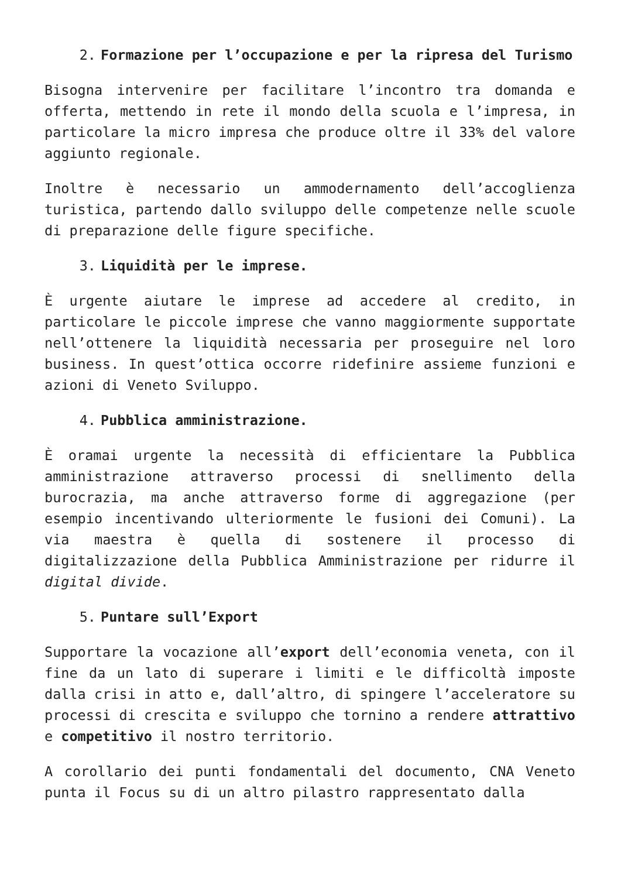2. Formazione per l’occupazione e per la ripresa del Turismo
Bisogna intervenire per facilitare l’incontro tra domanda e offerta, mettendo in rete il mondo della scuola e l’impresa, in particolare la micro impresa che produce oltre il 33% del valore aggiunto regionale.
Inoltre è necessario un ammodernamento dell’accoglienza turistica, partendo dallo sviluppo delle competenze nelle scuole di preparazione delle figure specifiche.
3. Liquidità per le imprese.
È urgente aiutare le imprese ad accedere al credito, in particolare le piccole imprese che vanno maggiormente supportate nell’ottenere la liquidità necessaria per proseguire nel loro business. In quest’ottica occorre ridefinire assieme funzioni e azioni di Veneto Sviluppo.
4. Pubblica amministrazione.
È oramai urgente la necessità di efficientare la Pubblica amministrazione attraverso processi di snellimento della burocrazia, ma anche attraverso forme di aggregazione (per esempio incentivando ulteriormente le fusioni dei Comuni). La via maestra è quella di sostenere il processo di digitalizzazione della Pubblica Amministrazione per ridurre il digital divide.
5. Puntare sull’Export
Supportare la vocazione all’export dell’economia veneta, con il fine da un lato di superare i limiti e le difficoltà imposte dalla crisi in atto e, dall’altro, di spingere l’acceleratore su processi di crescita e sviluppo che tornino a rendere attrattivo e competitivo il nostro territorio.
A corollario dei punti fondamentali del documento, CNA Veneto punta il Focus su di un altro pilastro rappresentato dalla